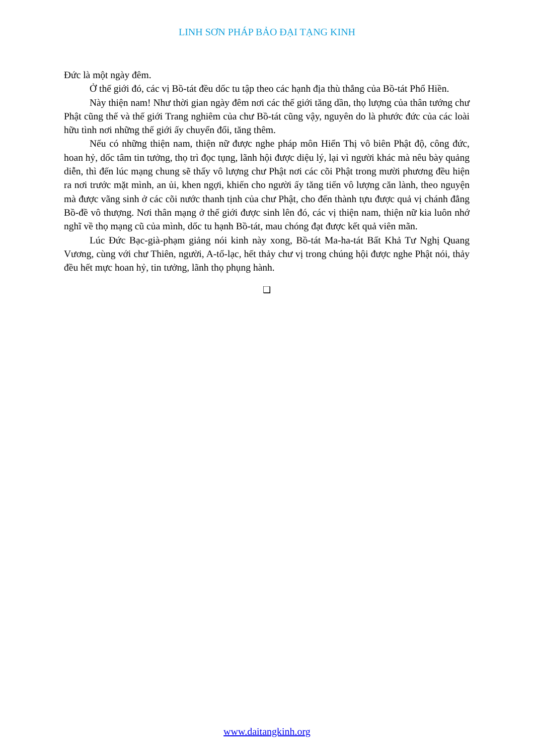LINH SƠN PHÁP BẢO ĐẠI TẠNG KINH
Đức là một ngày đêm.
Ở thế giới đó, các vị Bồ-tát đều dốc tu tập theo các hạnh địa thù thắng của Bồ-tát Phổ Hiền.
Này thiện nam! Như thời gian ngày đêm nơi các thế giới tăng dần, thọ lượng của thân tướng chư Phật cũng thế và thế giới Trang nghiêm của chư Bồ-tát cũng vậy, nguyên do là phước đức của các loài hữu tình nơi những thế giới ấy chuyển đổi, tăng thêm.
Nếu có những thiện nam, thiện nữ được nghe pháp môn Hiển Thị vô biên Phật độ, công đức, hoan hỷ, dốc tâm tin tưởng, thọ trì đọc tụng, lãnh hội được diệu lý, lại vì người khác mà nêu bày quảng diễn, thì đến lúc mạng chung sẽ thấy vô lượng chư Phật nơi các cõi Phật trong mười phương đều hiện ra nơi trước mặt mình, an ủi, khen ngợi, khiến cho người ấy tăng tiến vô lượng căn lành, theo nguyện mà được vãng sinh ở các cõi nước thanh tịnh của chư Phật, cho đến thành tựu được quả vị chánh đẳng Bồ-đề vô thượng. Nơi thân mạng ở thế giới được sinh lên đó, các vị thiện nam, thiện nữ kia luôn nhớ nghĩ về thọ mạng cũ của mình, dốc tu hạnh Bồ-tát, mau chóng đạt được kết quả viên mãn.
Lúc Đức Bạc-già-phạm giảng nói kinh này xong, Bồ-tát Ma-ha-tát Bất Khả Tư Nghị Quang Vương, cùng với chư Thiên, người, A-tố-lạc, hết thảy chư vị trong chúng hội được nghe Phật nói, thảy đều hết mực hoan hỷ, tin tưởng, lãnh thọ phụng hành.
❑
www.daitangkinh.org